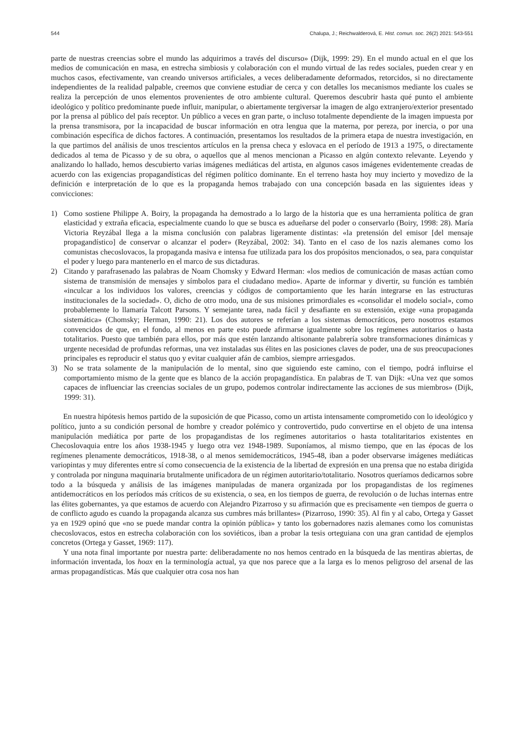544 Chalupa, J.; Reichwalderová, E. Hist. comun. soc. 26(2) 2021: 543-551
parte de nuestras creencias sobre el mundo las adquirimos a través del discurso» (Dijk, 1999: 29). En el mundo actual en el que los medios de comunicación en masa, en estrecha simbiosis y colaboración con el mundo virtual de las redes sociales, pueden crear y en muchos casos, efectivamente, van creando universos artificiales, a veces deliberadamente deformados, retorcidos, si no directamente independientes de la realidad palpable, creemos que conviene estudiar de cerca y con detalles los mecanismos mediante los cuales se realiza la percepción de unos elementos provenientes de otro ambiente cultural. Queremos descubrir hasta qué punto el ambiente ideológico y político predominante puede influir, manipular, o abiertamente tergiversar la imagen de algo extranjero/exterior presentado por la prensa al público del país receptor. Un público a veces en gran parte, o incluso totalmente dependiente de la imagen impuesta por la prensa transmisora, por la incapacidad de buscar información en otra lengua que la materna, por pereza, por inercia, o por una combinación específica de dichos factores. A continuación, presentamos los resultados de la primera etapa de nuestra investigación, en la que partimos del análisis de unos trescientos artículos en la prensa checa y eslovaca en el período de 1913 a 1975, o directamente dedicados al tema de Picasso y de su obra, o aquellos que al menos mencionan a Picasso en algún contexto relevante. Leyendo y analizando lo hallado, hemos descubierto varias imágenes mediáticas del artista, en algunos casos imágenes evidentemente creadas de acuerdo con las exigencias propagandísticas del régimen político dominante. En el terreno hasta hoy muy incierto y movedizo de la definición e interpretación de lo que es la propaganda hemos trabajado con una concepción basada en las siguientes ideas y convicciones:
1) Como sostiene Philippe A. Boiry, la propaganda ha demostrado a lo largo de la historia que es una herramienta política de gran elasticidad y extraña eficacia, especialmente cuando lo que se busca es adueñarse del poder o conservarlo (Boiry, 1998: 28). María Victoria Reyzábal llega a la misma conclusión con palabras ligeramente distintas: «la pretensión del emisor [del mensaje propagandístico] de conservar o alcanzar el poder» (Reyzábal, 2002: 34). Tanto en el caso de los nazis alemanes como los comunistas checoslovacos, la propaganda masiva e intensa fue utilizada para los dos propósitos mencionados, o sea, para conquistar el poder y luego para mantenerlo en el marco de sus dictaduras.
2) Citando y parafrasenado las palabras de Noam Chomsky y Edward Herman: «los medios de comunicación de masas actúan como sistema de transmisión de mensajes y símbolos para el ciudadano medio». Aparte de informar y divertir, su función es también «inculcar a los individuos los valores, creencias y códigos de comportamiento que les harán integrarse en las estructuras institucionales de la sociedad». O, dicho de otro modo, una de sus misiones primordiales es «consolidar el modelo social», como probablemente lo llamaría Talcott Parsons. Y semejante tarea, nada fácil y desafiante en su extensión, exige «una propaganda sistemática» (Chomsky; Herman, 1990: 21). Los dos autores se referían a los sistemas democráticos, pero nosotros estamos convencidos de que, en el fondo, al menos en parte esto puede afirmarse igualmente sobre los regímenes autoritarios o hasta totalitarios. Puesto que también para ellos, por más que estén lanzando altisonante palabrería sobre transformaciones dinámicas y urgente necesidad de profundas reformas, una vez instaladas sus élites en las posiciones claves de poder, una de sus preocupaciones principales es reproducir el status quo y evitar cualquier afán de cambios, siempre arriesgados.
3) No se trata solamente de la manipulación de lo mental, sino que siguiendo este camino, con el tiempo, podrá influirse el comportamiento mismo de la gente que es blanco de la acción propagandística. En palabras de T. van Dijk: «Una vez que somos capaces de influenciar las creencias sociales de un grupo, podemos controlar indirectamente las acciones de sus miembros» (Dijk, 1999: 31).
En nuestra hipótesis hemos partido de la suposición de que Picasso, como un artista intensamente comprometido con lo ideológico y político, junto a su condición personal de hombre y creador polémico y controvertido, pudo convertirse en el objeto de una intensa manipulación mediática por parte de los propagandistas de los regímenes autoritarios o hasta totalitaritarios existentes en Checoslovaquia entre los años 1938-1945 y luego otra vez 1948-1989. Suponíamos, al mismo tiempo, que en las épocas de los regímenes plenamente democráticos, 1918-38, o al menos semidemocráticos, 1945-48, iban a poder observarse imágenes mediáticas variopintas y muy diferentes entre sí como consecuencia de la existencia de la libertad de expresión en una prensa que no estaba dirigida y controlada por ninguna maquinaria brutalmente unificadora de un régimen autoritario/totalitario. Nosotros queríamos dedicarnos sobre todo a la búsqueda y análisis de las imágenes manipuladas de manera organizada por los propagandistas de los regímenes antidemocráticos en los períodos más críticos de su existencia, o sea, en los tiempos de guerra, de revolución o de luchas internas entre las élites gobernantes, ya que estamos de acuerdo con Alejandro Pizarroso y su afirmación que es precisamente «en tiempos de guerra o de conflicto agudo es cuando la propaganda alcanza sus cumbres más brillantes» (Pizarroso, 1990: 35). Al fin y al cabo, Ortega y Gasset ya en 1929 opinó que «no se puede mandar contra la opinión pública» y tanto los gobernadores nazis alemanes como los comunistas checoslovacos, estos en estrecha colaboración con los soviéticos, iban a probar la tesis orteguiana con una gran cantidad de ejemplos concretos (Ortega y Gasset, 1969: 117).
Y una nota final importante por nuestra parte: deliberadamente no nos hemos centrado en la búsqueda de las mentiras abiertas, de información inventada, los hoax en la terminología actual, ya que nos parece que a la larga es lo menos peligroso del arsenal de las armas propagandísticas. Más que cualquier otra cosa nos han